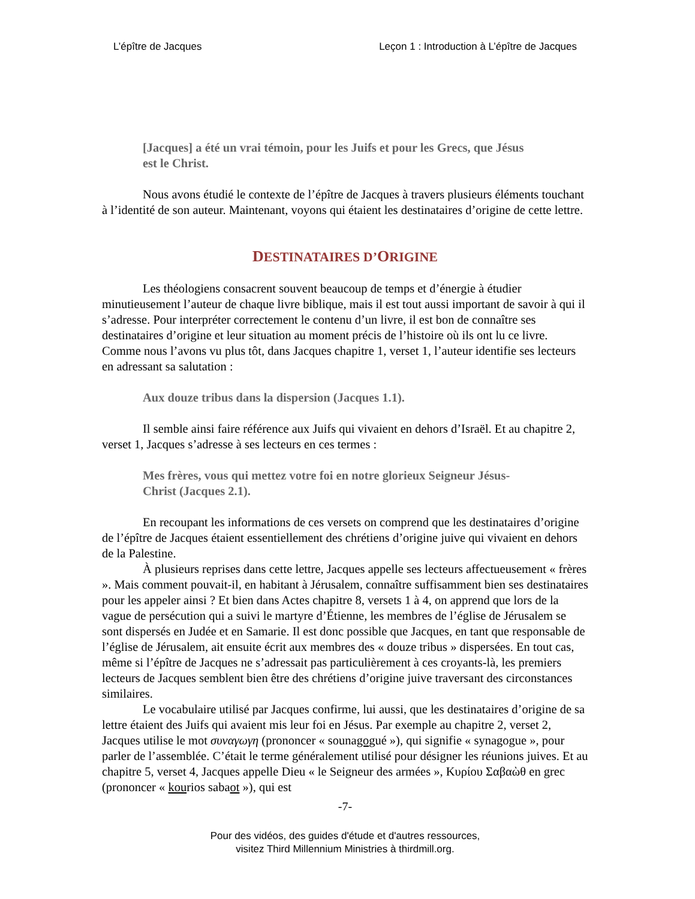L’épître de Jacques Leçon 1 : Introduction à L’épître de Jacques
[Jacques] a été un vrai témoin, pour les Juifs et pour les Grecs, que Jésus est le Christ.
Nous avons étudié le contexte de l’épître de Jacques à travers plusieurs éléments touchant à l’identité de son auteur. Maintenant, voyons qui étaient les destinataires d’origine de cette lettre.
DESTINATAIRES D’ORIGINE
Les théologiens consacrent souvent beaucoup de temps et d’énergie à étudier minutieusement l’auteur de chaque livre biblique, mais il est tout aussi important de savoir à qui il s’adresse. Pour interpréter correctement le contenu d’un livre, il est bon de connaître ses destinataires d’origine et leur situation au moment précis de l’histoire où ils ont lu ce livre. Comme nous l’avons vu plus tôt, dans Jacques chapitre 1, verset 1, l’auteur identifie ses lecteurs en adressant sa salutation :
Aux douze tribus dans la dispersion (Jacques 1.1).
Il semble ainsi faire référence aux Juifs qui vivaient en dehors d’Israël. Et au chapitre 2, verset 1, Jacques s’adresse à ses lecteurs en ces termes :
Mes frères, vous qui mettez votre foi en notre glorieux Seigneur Jésus-Christ (Jacques 2.1).
En recoupant les informations de ces versets on comprend que les destinataires d’origine de l’épître de Jacques étaient essentiellement des chrétiens d’origine juive qui vivaient en dehors de la Palestine.
À plusieurs reprises dans cette lettre, Jacques appelle ses lecteurs affectueusement « frères ». Mais comment pouvait-il, en habitant à Jérusalem, connaître suffisamment bien ses destinataires pour les appeler ainsi ? Et bien dans Actes chapitre 8, versets 1 à 4, on apprend que lors de la vague de persécution qui a suivi le martyre d’Étienne, les membres de l’église de Jérusalem se sont dispersés en Judée et en Samarie. Il est donc possible que Jacques, en tant que responsable de l’église de Jérusalem, ait ensuite écrit aux membres des « douze tribus » dispersées. En tout cas, même si l’épître de Jacques ne s’adressait pas particulièrement à ces croyants-là, les premiers lecteurs de Jacques semblent bien être des chrétiens d’origine juive traversant des circonstances similaires.
Le vocabulaire utilisé par Jacques confirme, lui aussi, que les destinataires d’origine de sa lettre étaient des Juifs qui avaient mis leur foi en Jésus. Par exemple au chapitre 2, verset 2, Jacques utilise le mot συναγωγη (prononcer « sounagogué »), qui signifie « synagogue », pour parler de l’assemblée. C’était le terme généralement utilisé pour désigner les réunions juives. Et au chapitre 5, verset 4, Jacques appelle Dieu « le Seigneur des armées », Κυρίου Σαβαὼθ en grec (prononcer « kourios sabaot »), qui est
-7-
Pour des vidéos, des guides d'étude et d'autres ressources,
visitez Third Millennium Ministries à thirdmill.org.